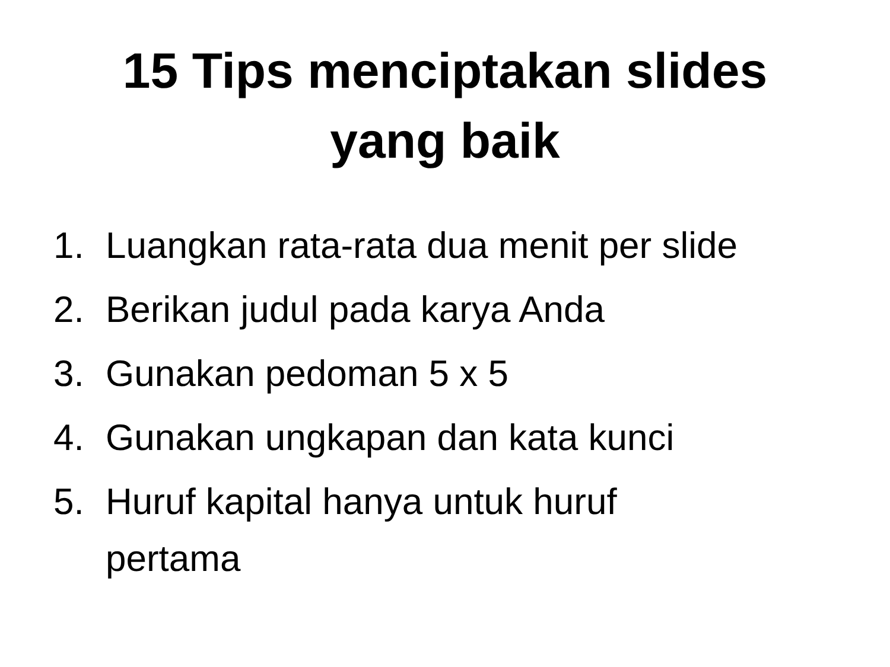15 Tips menciptakan slides
yang baik
1. Luangkan rata-rata dua menit per slide
2. Berikan judul pada karya Anda
3. Gunakan pedoman 5 x 5
4. Gunakan ungkapan dan kata kunci
5. Huruf kapital hanya untuk huruf
pertama